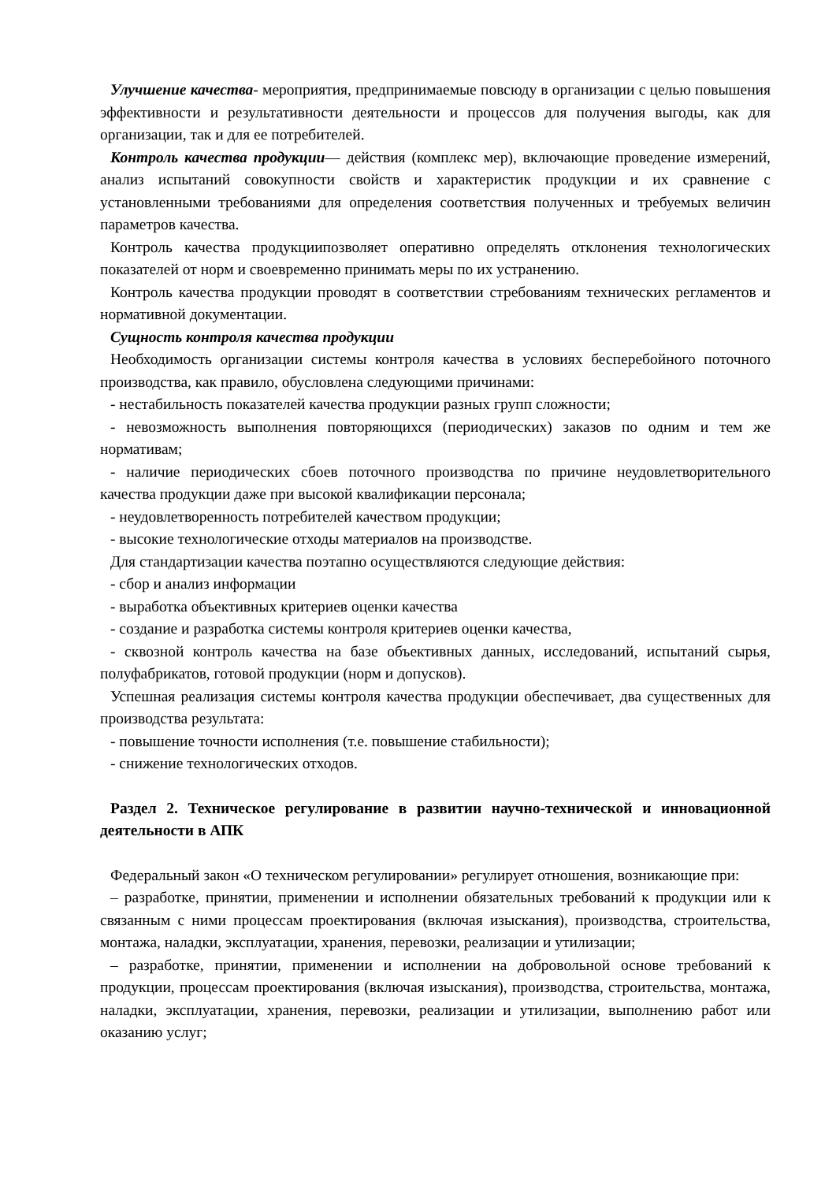Улучшение качества- мероприятия, предпринимаемые повсюду в организации с целью повышения эффективности и результативности деятельности и процессов для получения выгоды, как для организации, так и для ее потребителей.
Контроль качества продукции— действия (комплекс мер), включающие проведение измерений, анализ испытаний совокупности свойств и характеристик продукции и их сравнение с установленными требованиями для определения соответствия полученных и требуемых величин параметров качества.
Контроль качества продукциипозволяет оперативно определять отклонения технологических показателей от норм и своевременно принимать меры по их устранению.
Контроль качества продукции проводят в соответствии стребованиям технических регламентов и нормативной документации.
Сущность контроля качества продукции
Необходимость организации системы контроля качества в условиях бесперебойного поточного производства, как правило, обусловлена следующими причинами:
- нестабильность показателей качества продукции разных групп сложности;
- невозможность выполнения повторяющихся (периодических) заказов по одним и тем же нормативам;
- наличие периодических сбоев поточного производства по причине неудовлетворительного качества продукции даже при высокой квалификации персонала;
- неудовлетворенность потребителей качеством продукции;
- высокие технологические отходы материалов на производстве.
Для стандартизации качества поэтапно осуществляются следующие действия:
- сбор и анализ информации
- выработка объективных критериев оценки качества
- создание и разработка системы контроля критериев оценки качества,
- сквозной контроль качества на базе объективных данных, исследований, испытаний сырья, полуфабрикатов, готовой продукции (норм и допусков).
Успешная реализация системы контроля качества продукции обеспечивает, два существенных для производства результата:
- повышение точности исполнения (т.е. повышение стабильности);
- снижение технологических отходов.
Раздел 2. Техническое регулирование в развитии научно-технической и инновационной деятельности в АПК
Федеральный закон «О техническом регулировании» регулирует отношения, возникающие при:
– разработке, принятии, применении и исполнении обязательных требований к продукции или к связанным с ними процессам проектирования (включая изыскания), производства, строительства, монтажа, наладки, эксплуатации, хранения, перевозки, реализации и утилизации;
– разработке, принятии, применении и исполнении на добровольной основе требований к продукции, процессам проектирования (включая изыскания), производства, строительства, монтажа, наладки, эксплуатации, хранения, перевозки, реализации и утилизации, выполнению работ или оказанию услуг;